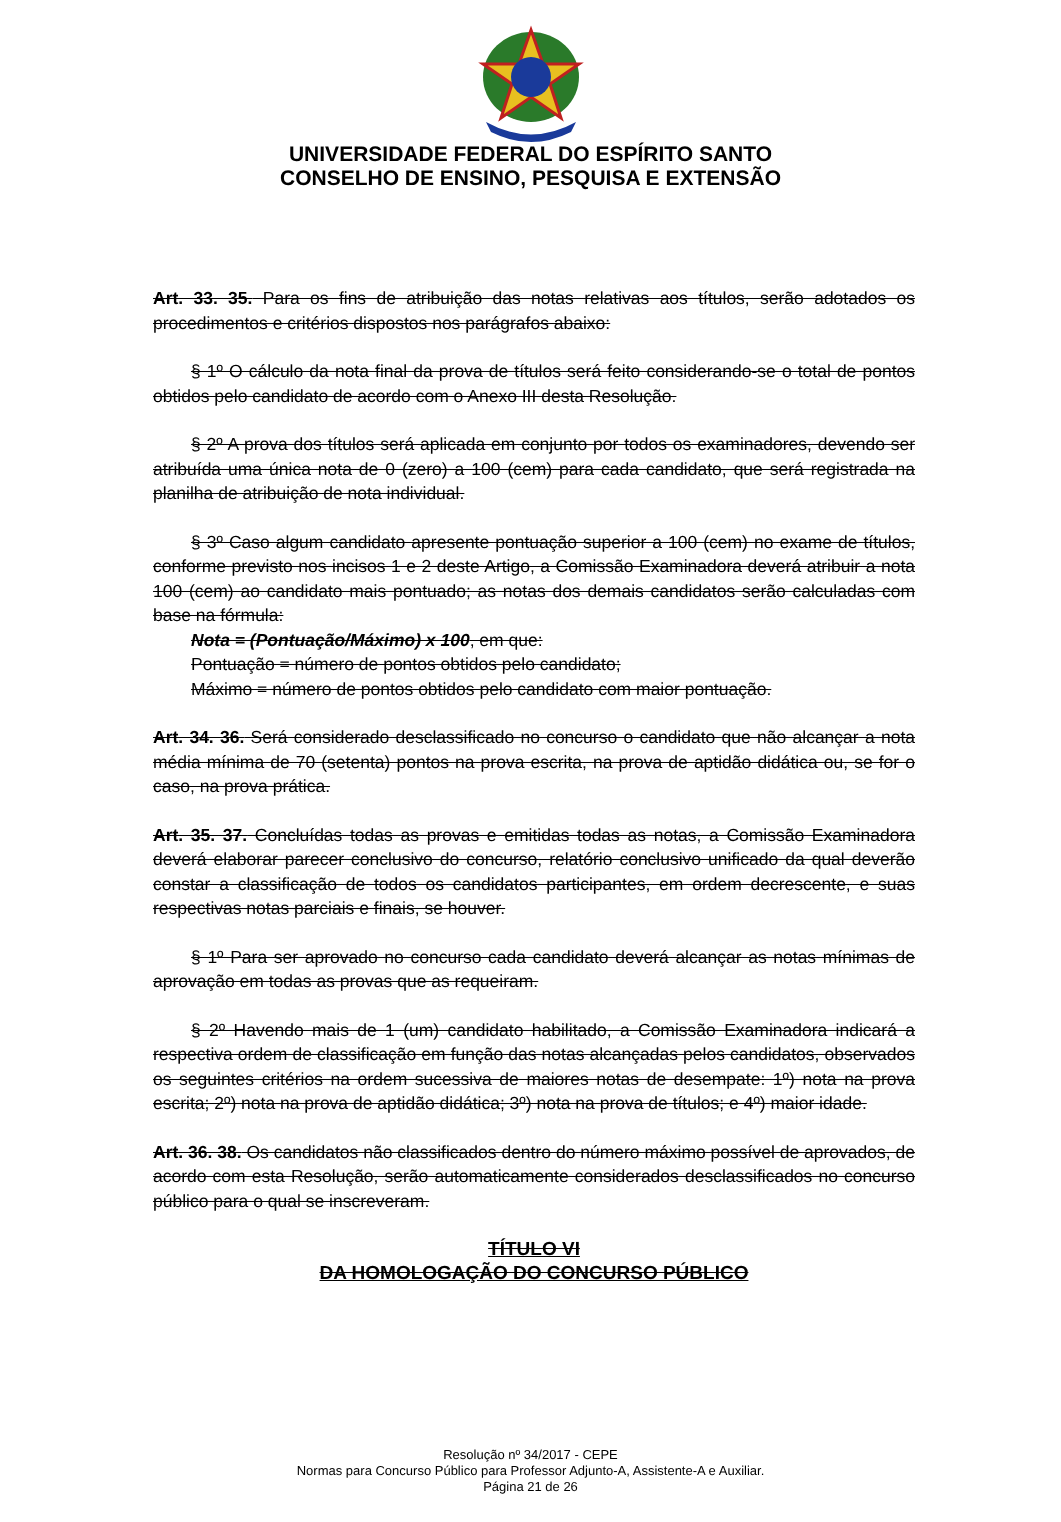UNIVERSIDADE FEDERAL DO ESPÍRITO SANTO
CONSELHO DE ENSINO, PESQUISA E EXTENSÃO
Art. 33. 35. Para os fins de atribuição das notas relativas aos títulos, serão adotados os procedimentos e critérios dispostos nos parágrafos abaixo:
§ 1º O cálculo da nota final da prova de títulos será feito considerando-se o total de pontos obtidos pelo candidato de acordo com o Anexo III desta Resolução.
§ 2º A prova dos títulos será aplicada em conjunto por todos os examinadores, devendo ser atribuída uma única nota de 0 (zero) a 100 (cem) para cada candidato, que será registrada na planilha de atribuição de nota individual.
§ 3º Caso algum candidato apresente pontuação superior a 100 (cem) no exame de títulos, conforme previsto nos incisos 1 e 2 deste Artigo, a Comissão Examinadora deverá atribuir a nota 100 (cem) ao candidato mais pontuado; as notas dos demais candidatos serão calculadas com base na fórmula:
Nota = (Pontuação/Máximo) x 100, em que:
Pontuação = número de pontos obtidos pelo candidato;
Máximo = número de pontos obtidos pelo candidato com maior pontuação.
Art. 34. 36. Será considerado desclassificado no concurso o candidato que não alcançar a nota média mínima de 70 (setenta) pontos na prova escrita, na prova de aptidão didática ou, se for o caso, na prova prática.
Art. 35. 37. Concluídas todas as provas e emitidas todas as notas, a Comissão Examinadora deverá elaborar parecer conclusivo do concurso, relatório conclusivo unificado da qual deverão constar a classificação de todos os candidatos participantes, em ordem decrescente, e suas respectivas notas parciais e finais, se houver.
§ 1º Para ser aprovado no concurso cada candidato deverá alcançar as notas mínimas de aprovação em todas as provas que as requeiram.
§ 2º Havendo mais de 1 (um) candidato habilitado, a Comissão Examinadora indicará a respectiva ordem de classificação em função das notas alcançadas pelos candidatos, observados os seguintes critérios na ordem sucessiva de maiores notas de desempate: 1º) nota na prova escrita; 2º) nota na prova de aptidão didática; 3º) nota na prova de títulos; e 4º) maior idade.
Art. 36. 38. Os candidatos não classificados dentro do número máximo possível de aprovados, de acordo com esta Resolução, serão automaticamente considerados desclassificados no concurso público para o qual se inscreveram.
TÍTULO VI
DA HOMOLOGAÇÃO DO CONCURSO PÚBLICO
Resolução nº 34/2017 - CEPE
Normas para Concurso Público para Professor Adjunto-A, Assistente-A e Auxiliar.
Página 21 de 26